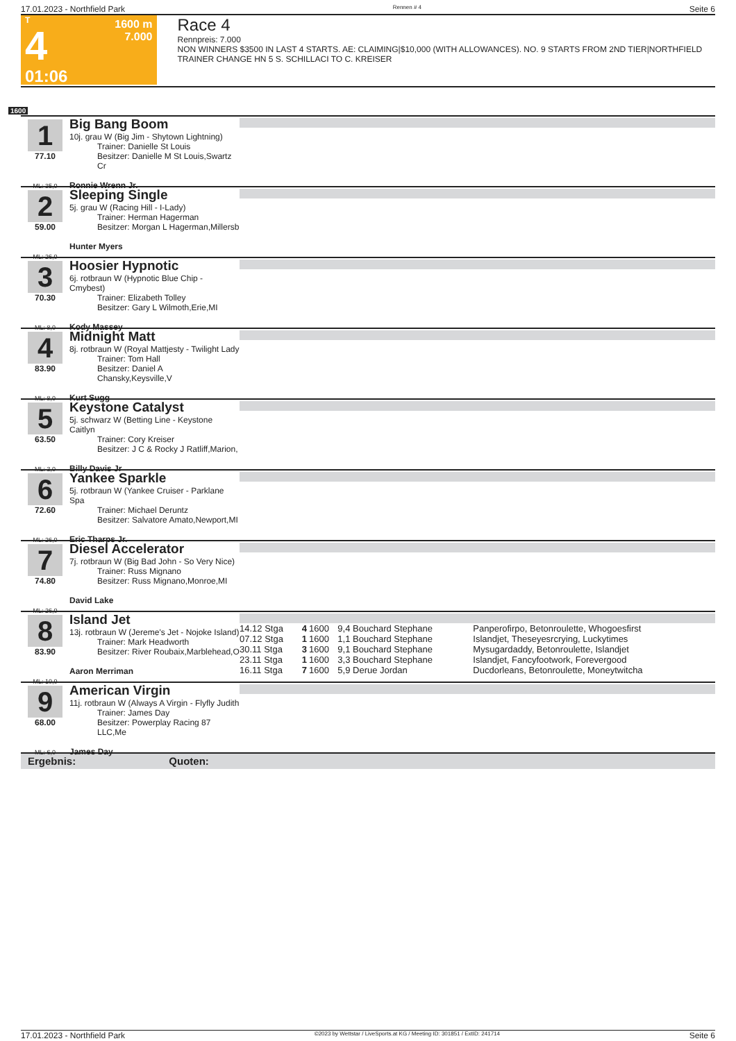17.01.2023 - Northfield Park Rennen # 4 Seite 6
T
4
01:06
1600 m
7.000
Race 4
Rennpreis: 7.000
NON WINNERS $3500 IN LAST 4 STARTS. AE: CLAIMING|$10,000 (WITH ALLOWANCES). NO. 9 STARTS FROM 2ND TIER|NORTHFIELD TRAINER CHANGE HN 5 S. SCHILLACI TO C. KREISER
1600
1
77.10
ML: 35,0
Big Bang Boom
10j. grau W (Big Jim - Shytown Lightning)
Trainer: Danielle St Louis
Besitzer: Danielle M St Louis,Swartz Cr
Ronnie Wrenn Jr.
2
59.00
ML: 26,0
Sleeping Single
5j. grau W (Racing Hill - I-Lady)
Trainer: Herman Hagerman
Besitzer: Morgan L Hagerman,Millersb
Hunter Myers
3
70.30
ML: 8,0
Hoosier Hypnotic
6j. rotbraun W (Hypnotic Blue Chip - Cmybest)
Trainer: Elizabeth Tolley
Besitzer: Gary L Wilmoth,Erie,MI
Kody Massey
4
83.90
ML: 8,0
Midnight Matt
8j. rotbraun W (Royal Mattjesty - Twilight Lady
Trainer: Tom Hall
Besitzer: Daniel A Chansky,Keysville,V
Kurt Sugg
5
63.50
ML: 3,0
Keystone Catalyst
5j. schwarz W (Betting Line - Keystone Caitlyn
Trainer: Cory Kreiser
Besitzer: J C & Rocky J Ratliff,Marion,
Billy Davis Jr
6
72.60
ML: 26,0
Yankee Sparkle
5j. rotbraun W (Yankee Cruiser - Parklane Spa
Trainer: Michael Deruntz
Besitzer: Salvatore Amato,Newport,MI
Eric Tharps Jr.
7
74.80
ML: 26,0
Diesel Accelerator
7j. rotbraun W (Big Bad John - So Very Nice)
Trainer: Russ Mignano
Besitzer: Russ Mignano,Monroe,MI
David Lake
8
83.90
ML: 10,0
Island Jet
13j. rotbraun W (Jereme's Jet - Nojoke Island)
Trainer: Mark Headworth
Besitzer: River Roubaix,Marblehead,O
Aaron Merriman
| 14.12 Stga | 4 | 1600 | 9,4 Bouchard Stephane | Panperofirpo, Betonroulette, Whogoesfirst |
| 07.12 Stga | 1 | 1600 | 1,1 Bouchard Stephane | Islandjet, Theseyesrcrying, Luckytimes |
| 30.11 Stga | 3 | 1600 | 9,1 Bouchard Stephane | Mysugardaddy, Betonroulette, Islandjet |
| 23.11 Stga | 1 | 1600 | 3,3 Bouchard Stephane | Islandjet, Fancyfootwork, Forevergood |
| 16.11 Stga | 7 | 1600 | 5,9 Derue Jordan | Ducdorleans, Betonroulette, Moneytwitcha |
9
68.00
ML: 6,0
American Virgin
11j. rotbraun W (Always A Virgin - Flyfly Judith
Trainer: James Day
Besitzer: Powerplay Racing 87 LLC,Me
James Day
Ergebnis: Quoten:
17.01.2023 - Northfield Park ©2023 by Wettstar / LiveSports.at KG / Meeting ID: 301851 / ExtID: 241714 Seite 6